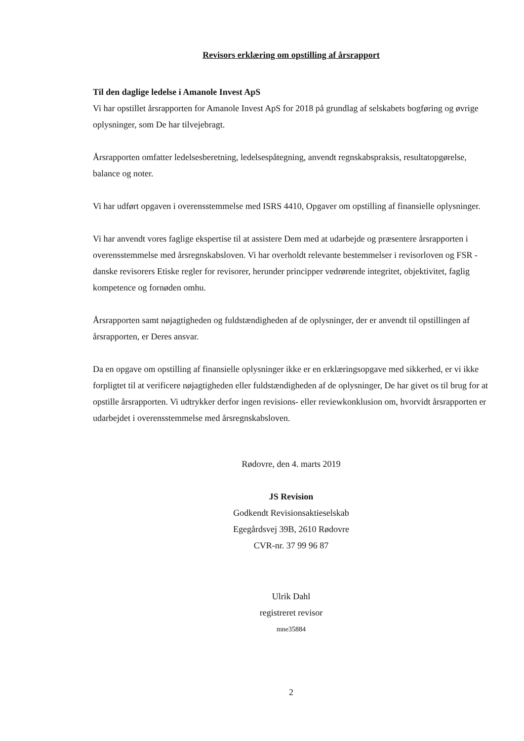Revisors erklæring om opstilling af årsrapport
Til den daglige ledelse i Amanole Invest ApS
Vi har opstillet årsrapporten for Amanole Invest ApS for 2018 på grundlag af selskabets bogføring og øvrige oplysninger, som De har tilvejebragt.
Årsrapporten omfatter ledelsesberetning, ledelsespåtegning, anvendt regnskabspraksis, resultatopgørelse, balance og noter.
Vi har udført opgaven i overensstemmelse med ISRS 4410, Opgaver om opstilling af finansielle oplysninger.
Vi har anvendt vores faglige ekspertise til at assistere Dem med at udarbejde og præsentere årsrapporten i overensstemmelse med årsregnskabsloven. Vi har overholdt relevante bestemmelser i revisorloven og FSR - danske revisorers Etiske regler for revisorer, herunder principper vedrørende integritet, objektivitet, faglig kompetence og fornøden omhu.
Årsrapporten samt nøjagtigheden og fuldstændigheden af de oplysninger, der er anvendt til opstillingen af årsrapporten, er Deres ansvar.
Da en opgave om opstilling af finansielle oplysninger ikke er en erklæringsopgave med sikkerhed, er vi ikke forpligtet til at verificere nøjagtigheden eller fuldstændigheden af de oplysninger, De har givet os til brug for at opstille årsrapporten. Vi udtrykker derfor ingen revisions- eller reviewkonklusion om, hvorvidt årsrapporten er udarbejdet i overensstemmelse med årsregnskabsloven.
Rødovre, den 4. marts 2019
JS Revision
Godkendt Revisionsaktieselskab
Egegårdsvej 39B, 2610 Rødovre
CVR-nr. 37 99 96 87
Ulrik Dahl
registreret revisor
mne35884
2